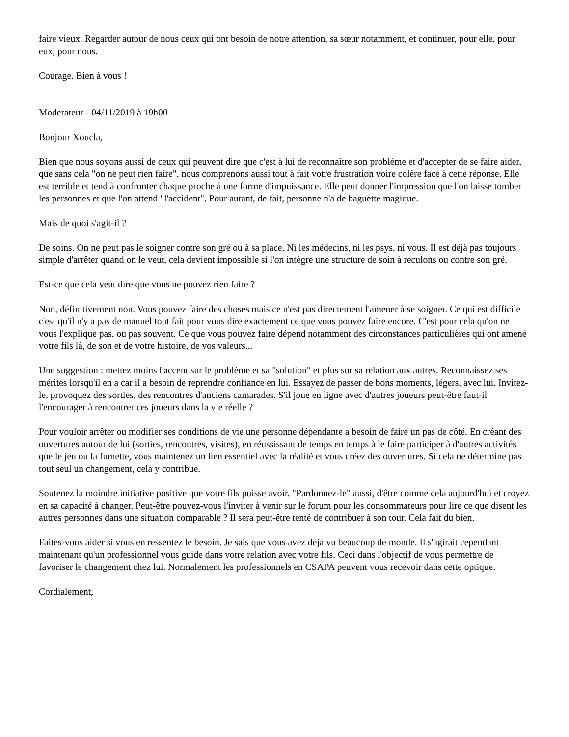faire vieux. Regarder autour de nous ceux qui ont besoin de notre attention, sa sœur notamment, et continuer, pour elle, pour eux, pour nous.
Courage. Bien à vous !
Moderateur - 04/11/2019 à 19h00
Bonjour Xoucla,
Bien que nous soyons aussi de ceux qui peuvent dire que c'est à lui de reconnaître son problème et d'accepter de se faire aider, que sans cela "on ne peut rien faire", nous comprenons aussi tout à fait votre frustration voire colère face à cette réponse. Elle est terrible et tend à confronter chaque proche à une forme d'impuissance. Elle peut donner l'impression que l'on laisse tomber les personnes et que l'on attend "l'accident". Pour autant, de fait, personne n'a de baguette magique.
Mais de quoi s'agit-il ?
De soins. On ne peut pas le soigner contre son gré ou à sa place. Ni les médecins, ni les psys, ni vous. Il est déjà pas toujours simple d'arrêter quand on le veut, cela devient impossible si l'on intègre une structure de soin à reculons ou contre son gré.
Est-ce que cela veut dire que vous ne pouvez rien faire ?
Non, définitivement non. Vous pouvez faire des choses mais ce n'est pas directement l'amener à se soigner. Ce qui est difficile c'est qu'il n'y a pas de manuel tout fait pour vous dire exactement ce que vous pouvez faire encore. C'est pour cela qu'on ne vous l'explique pas, ou pas souvent. Ce que vous pouvez faire dépend notamment des circonstances particulières qui ont amené votre fils là, de son et de votre histoire, de vos valeurs...
Une suggestion : mettez moins l'accent sur le problème et sa "solution" et plus sur sa relation aux autres. Reconnaissez ses mérites lorsqu'il en a car il a besoin de reprendre confiance en lui. Essayez de passer de bons moments, légers, avec lui. Invitez-le, provoquez des sorties, des rencontres d'anciens camarades. S'il joue en ligne avec d'autres joueurs peut-être faut-il l'encourager à rencontrer ces joueurs dans la vie réelle ?
Pour vouloir arrêter ou modifier ses conditions de vie une personne dépendante a besoin de faire un pas de côté. En créant des ouvertures autour de lui (sorties, rencontres, visites), en réussissant de temps en temps à le faire participer à d'autres activités que le jeu ou la fumette, vous maintenez un lien essentiel avec la réalité et vous créez des ouvertures. Si cela ne détermine pas tout seul un changement, cela y contribue.
Soutenez la moindre initiative positive que votre fils puisse avoir. "Pardonnez-le" aussi, d'être comme cela aujourd'hui et croyez en sa capacité à changer. Peut-être pouvez-vous l'inviter à venir sur le forum pour les consommateurs pour lire ce que disent les autres personnes dans une situation comparable ? Il sera peut-être tenté de contribuer à son tour. Cela fait du bien.
Faites-vous aider si vous en ressentez le besoin. Je sais que vous avez déjà vu beaucoup de monde. Il s'agirait cependant maintenant qu'un professionnel vous guide dans votre relation avec votre fils. Ceci dans l'objectif de vous permettre de favoriser le changement chez lui. Normalement les professionnels en CSAPA peuvent vous recevoir dans cette optique.
Cordialement,